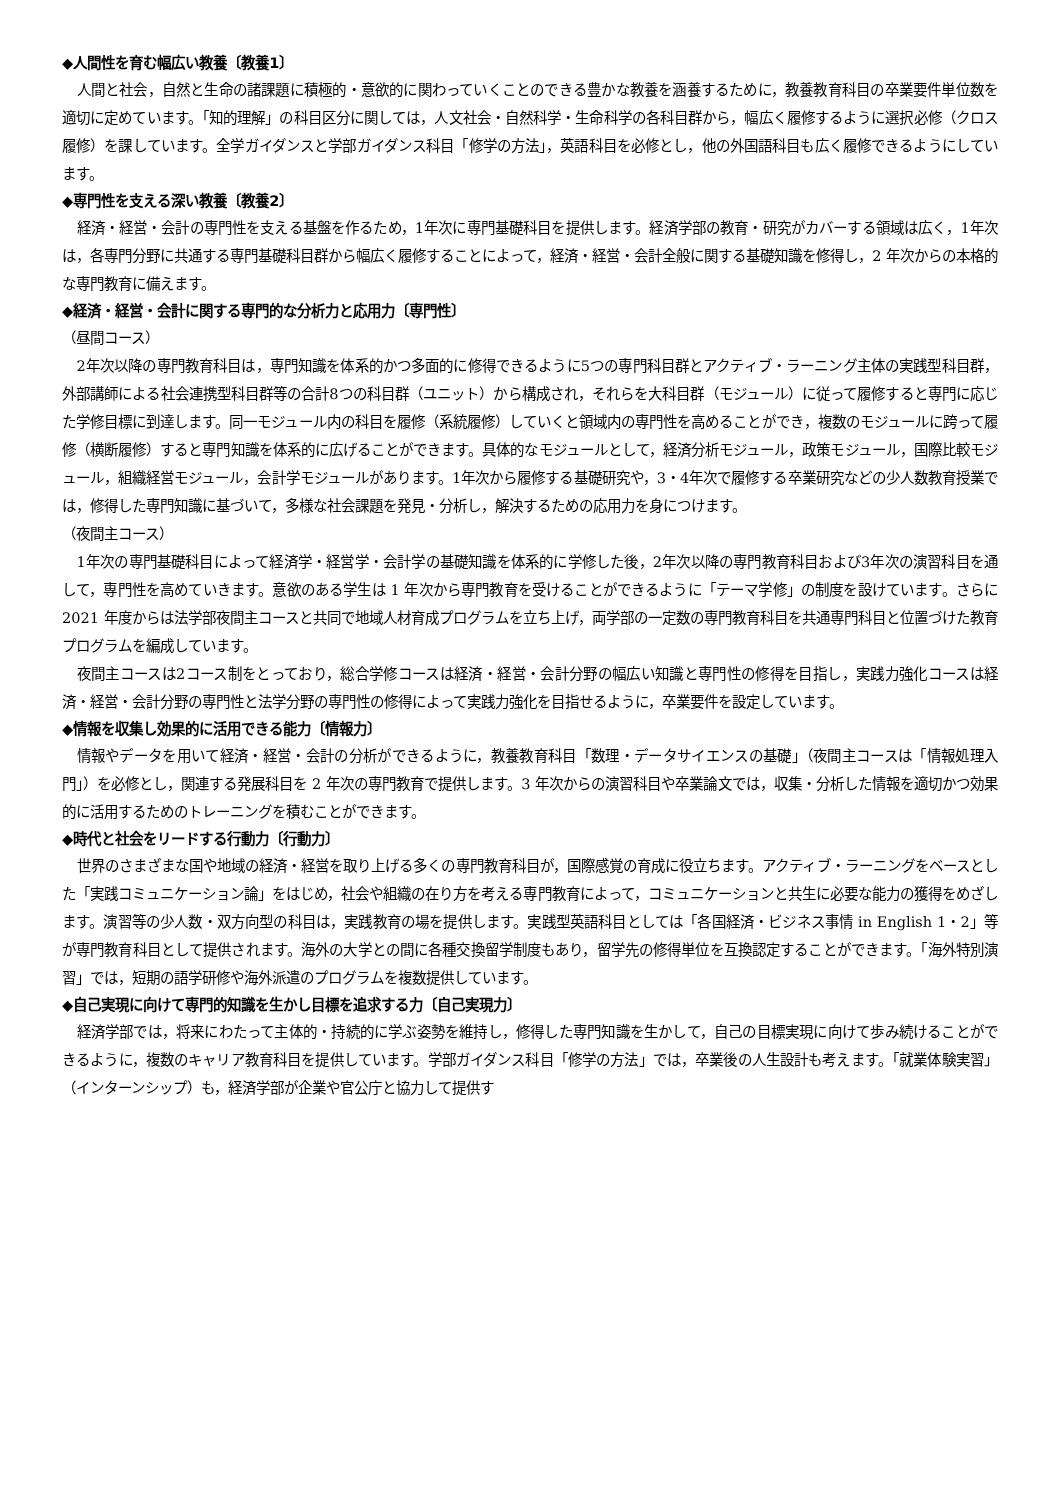◆人間性を育む幅広い教養〔教養1〕
人間と社会，自然と生命の諸課題に積極的・意欲的に関わっていくことのできる豊かな教養を涵養するために，教養教育科目の卒業要件単位数を適切に定めています。「知的理解」の科目区分に関しては，人文社会・自然科学・生命科学の各科目群から，幅広く履修するように選択必修（クロス履修）を課しています。全学ガイダンスと学部ガイダンス科目「修学の方法」，英語科目を必修とし，他の外国語科目も広く履修できるようにしています。
◆専門性を支える深い教養〔教養2〕
経済・経営・会計の専門性を支える基盤を作るため，1年次に専門基礎科目を提供します。経済学部の教育・研究がカバーする領域は広く，1年次は，各専門分野に共通する専門基礎科目群から幅広く履修することによって，経済・経営・会計全般に関する基礎知識を修得し，2 年次からの本格的な専門教育に備えます。
◆経済・経営・会計に関する専門的な分析力と応用力〔専門性〕
（昼間コース）
2年次以降の専門教育科目は，専門知識を体系的かつ多面的に修得できるように5つの専門科目群とアクティブ・ラーニング主体の実践型科目群，外部講師による社会連携型科目群等の合計8つの科目群（ユニット）から構成され，それらを大科目群（モジュール）に従って履修すると専門に応じた学修目標に到達します。同一モジュール内の科目を履修（系統履修）していくと領域内の専門性を高めることができ，複数のモジュールに跨って履修（横断履修）すると専門知識を体系的に広げることができます。具体的なモジュールとして，経済分析モジュール，政策モジュール，国際比較モジュール，組織経営モジュール，会計学モジュールがあります。1年次から履修する基礎研究や，3・4年次で履修する卒業研究などの少人数教育授業では，修得した専門知識に基づいて，多様な社会課題を発見・分析し，解決するための応用力を身につけます。
（夜間主コース）
1年次の専門基礎科目によって経済学・経営学・会計学の基礎知識を体系的に学修した後，2年次以降の専門教育科目および3年次の演習科目を通して，専門性を高めていきます。意欲のある学生は 1 年次から専門教育を受けることができるように「テーマ学修」の制度を設けています。さらに 2021 年度からは法学部夜間主コースと共同で地域人材育成プログラムを立ち上げ，両学部の一定数の専門教育科目を共通専門科目と位置づけた教育プログラムを編成しています。
夜間主コースは2コース制をとっており，総合学修コースは経済・経営・会計分野の幅広い知識と専門性の修得を目指し，実践力強化コースは経済・経営・会計分野の専門性と法学分野の専門性の修得によって実践力強化を目指せるように，卒業要件を設定しています。
◆情報を収集し効果的に活用できる能力〔情報力〕
情報やデータを用いて経済・経営・会計の分析ができるように，教養教育科目「数理・データサイエンスの基礎」（夜間主コースは「情報処理入門」）を必修とし，関連する発展科目を 2 年次の専門教育で提供します。3 年次からの演習科目や卒業論文では，収集・分析した情報を適切かつ効果的に活用するためのトレーニングを積むことができます。
◆時代と社会をリードする行動力〔行動力〕
世界のさまざまな国や地域の経済・経営を取り上げる多くの専門教育科目が，国際感覚の育成に役立ちます。アクティブ・ラーニングをベースとした「実践コミュニケーション論」をはじめ，社会や組織の在り方を考える専門教育によって，コミュニケーションと共生に必要な能力の獲得をめざします。演習等の少人数・双方向型の科目は，実践教育の場を提供します。実践型英語科目としては「各国経済・ビジネス事情 in English 1・2」等が専門教育科目として提供されます。海外の大学との間に各種交換留学制度もあり，留学先の修得単位を互換認定することができます。「海外特別演習」では，短期の語学研修や海外派遣のプログラムを複数提供しています。
◆自己実現に向けて専門的知識を生かし目標を追求する力〔自己実現力〕
経済学部では，将来にわたって主体的・持続的に学ぶ姿勢を維持し，修得した専門知識を生かして，自己の目標実現に向けて歩み続けることができるように，複数のキャリア教育科目を提供しています。学部ガイダンス科目「修学の方法」では，卒業後の人生設計も考えます。「就業体験実習」（インターンシップ）も，経済学部が企業や官公庁と協力して提供す